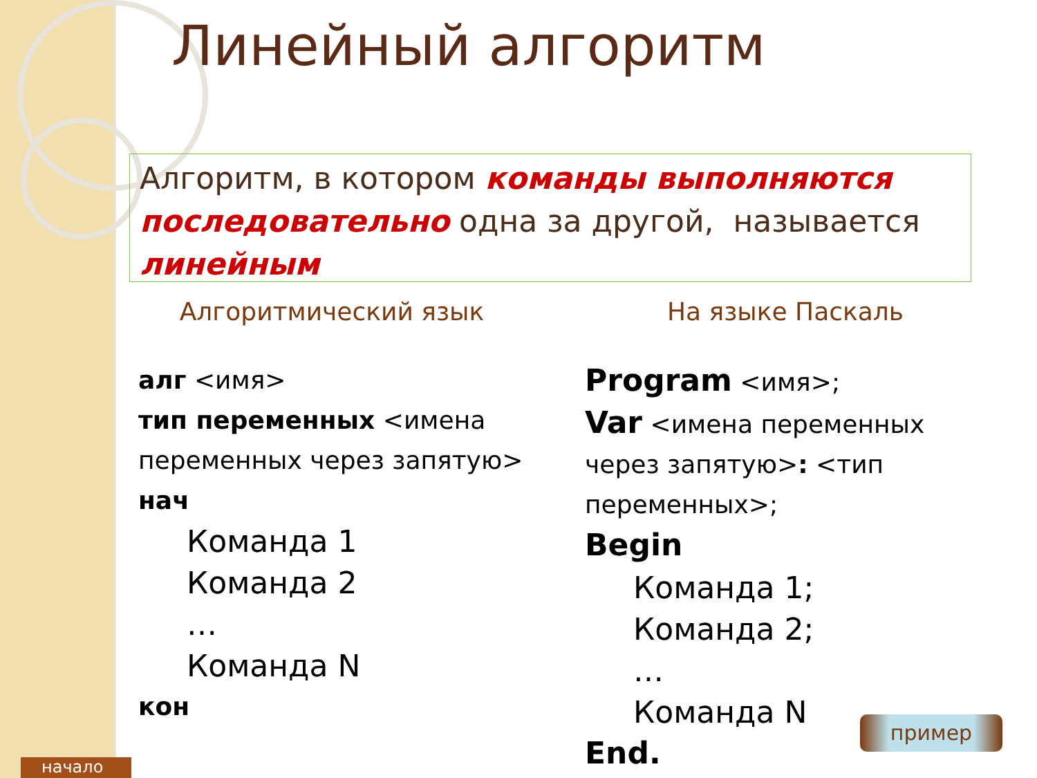Линейный алгоритм
Алгоритм, в котором команды выполняются последовательно одна за другой, называется линейным
Алгоритмический язык
алг <имя>
тип переменных <имена переменных через запятую>
нач
Команда 1
Команда 2
…
Команда N
кон
На языке Паскаль
Program <имя>;
Var <имена переменных через запятую>: <тип переменных>;
Begin
Команда 1;
Команда 2;
…
Команда N
End.
пример
начало